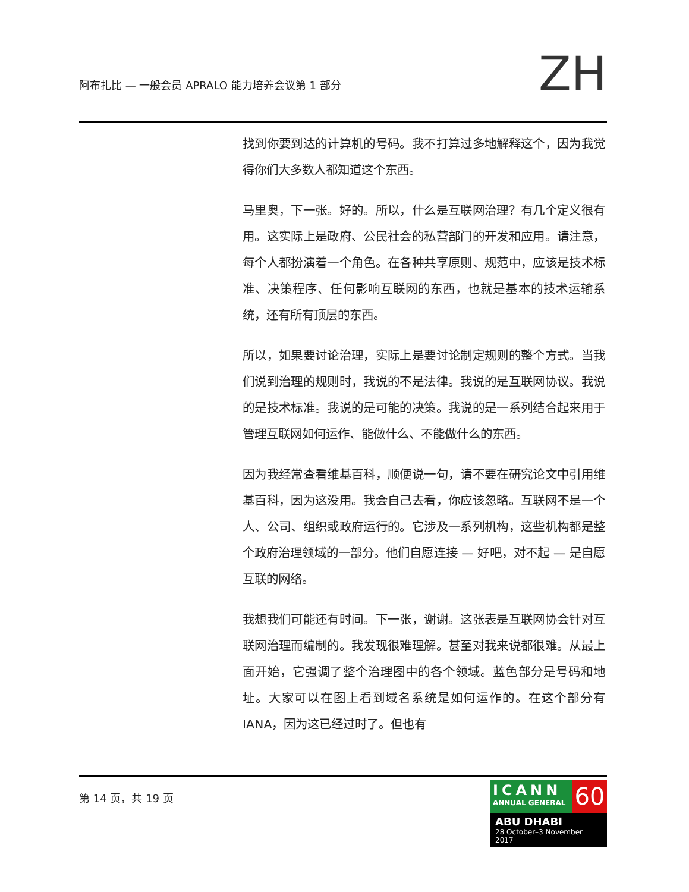阿布扎比 — 一般会员 APRALO 能力培养会议第 1 部分
ZH
找到你要到达的计算机的号码。我不打算过多地解释这个，因为我觉得你们大多数人都知道这个东西。
马里奥，下一张。好的。所以，什么是互联网治理？有几个定义很有用。这实际上是政府、公民社会的私营部门的开发和应用。请注意，每个人都扮演着一个角色。在各种共享原则、规范中，应该是技术标准、决策程序、任何影响互联网的东西，也就是基本的技术运输系统，还有所有顶层的东西。
所以，如果要讨论治理，实际上是要讨论制定规则的整个方式。当我们说到治理的规则时，我说的不是法律。我说的是互联网协议。我说的是技术标准。我说的是可能的决策。我说的是一系列结合起来用于管理互联网如何运作、能做什么、不能做什么的东西。
因为我经常查看维基百科，顺便说一句，请不要在研究论文中引用维基百科，因为这没用。我会自己去看，你应该忽略。互联网不是一个人、公司、组织或政府运行的。它涉及一系列机构，这些机构都是整个政府治理领域的一部分。他们自愿连接 — 好吧，对不起 — 是自愿互联的网络。
我想我们可能还有时间。下一张，谢谢。这张表是互联网协会针对互联网治理而编制的。我发现很难理解。甚至对我来说都很难。从最上面开始，它强调了整个治理图中的各个领域。蓝色部分是号码和地址。大家可以在图上看到域名系统是如何运作的。在这个部分有 IANA，因为这已经过时了。但也有
第 14 页，共 19 页
ICANN
ANNUAL GENERAL
60
ABU DHABI
28 October–3 November 2017